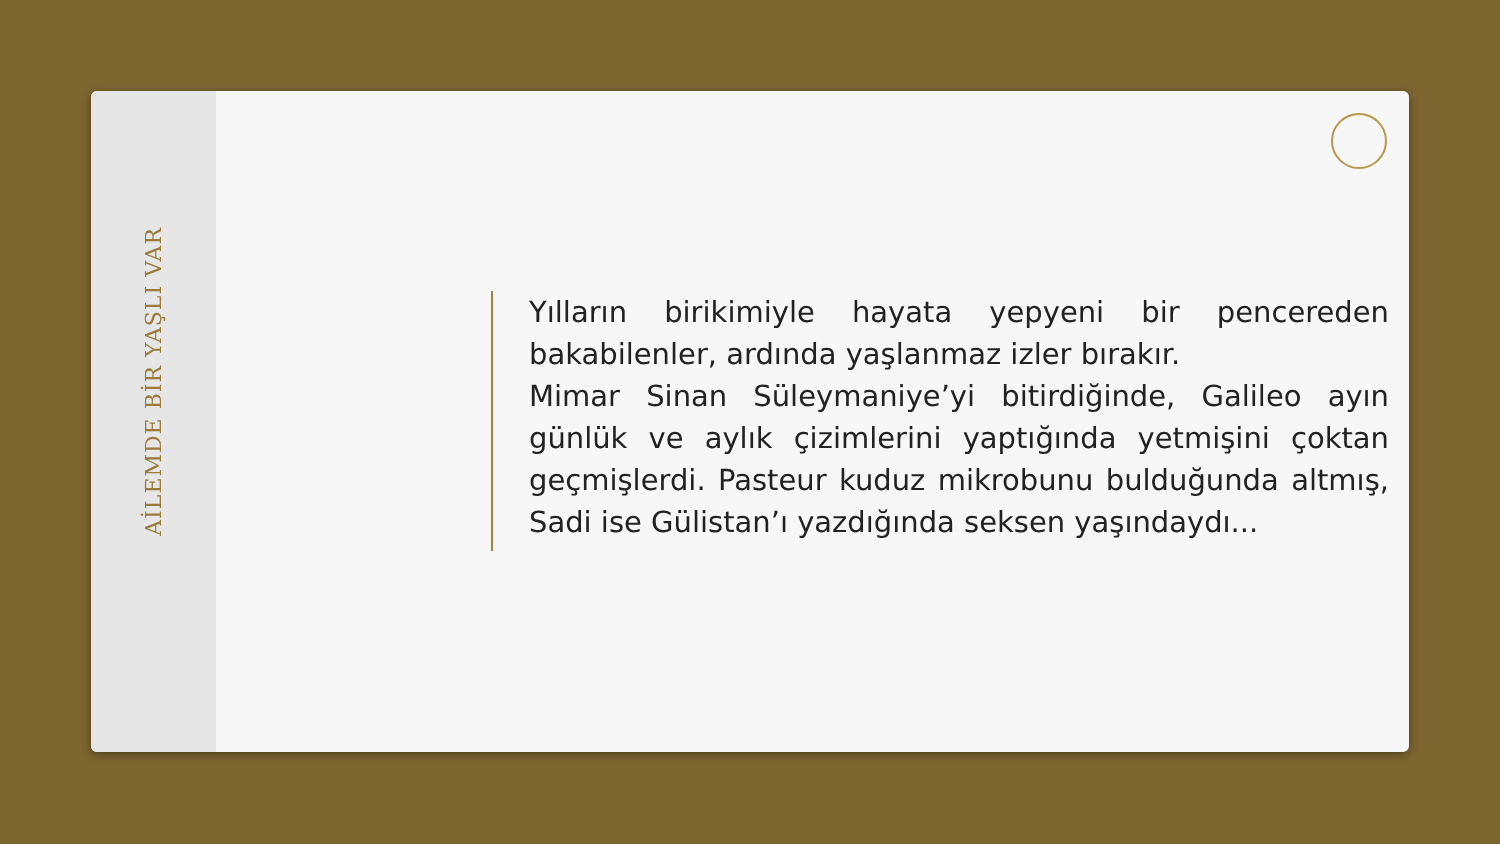AİLEMDE BİR YAŞLI VAR
Yılların birikimiyle hayata yepyeni bir pencereden bakabilenler, ardında yaşlanmaz izler bırakır.
Mimar Sinan Süleymaniye’yi bitirdiğinde, Galileo ayın günlük ve aylık çizimlerini yaptığında yetmişini çoktan geçmişlerdi. Pasteur kuduz mikrobunu bulduğunda altmış, Sadi ise Gülistan’ı yazdığında seksen yaşındaydı...